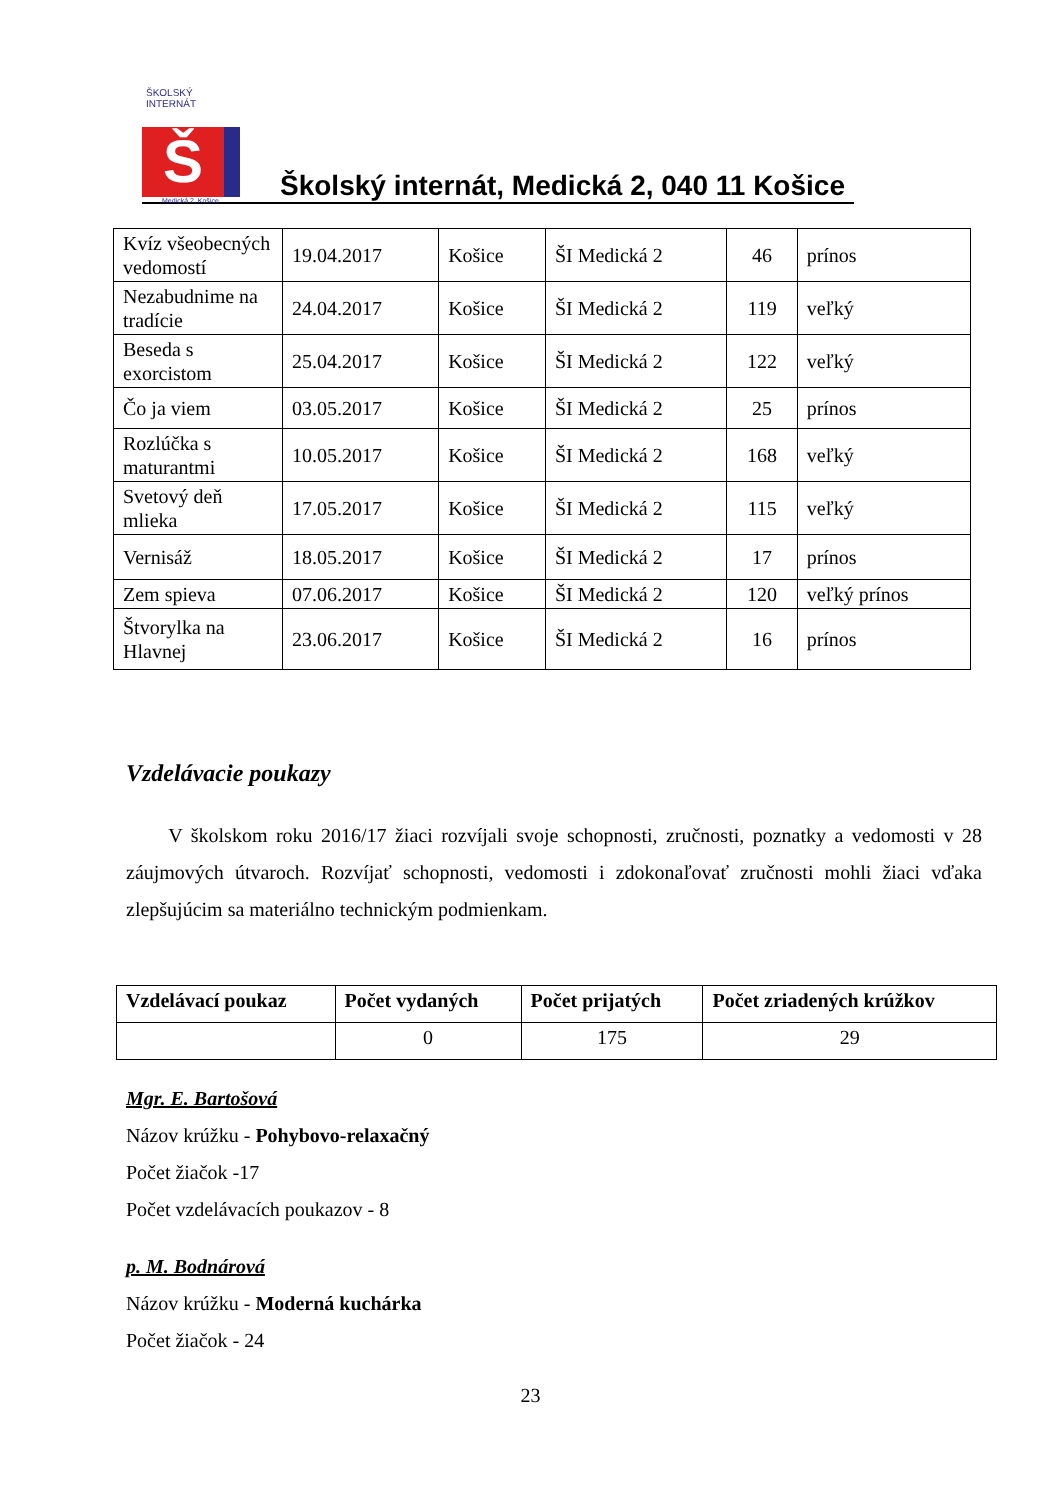ŠKOLSKÝ INTERNÁT
Š
Medická 2, Košice
Školský internát, Medická 2, 040 11 Košice
| Kvíz všeobecných vedomostí | 19.04.2017 | Košice | ŠI Medická 2 | 46 | prínos |
| Nezabudnime na tradície | 24.04.2017 | Košice | ŠI Medická 2 | 119 | veľký |
| Beseda s exorcistom | 25.04.2017 | Košice | ŠI Medická 2 | 122 | veľký |
| Čo ja viem | 03.05.2017 | Košice | ŠI Medická 2 | 25 | prínos |
| Rozlúčka s maturantmi | 10.05.2017 | Košice | ŠI Medická 2 | 168 | veľký |
| Svetový deň mlieka | 17.05.2017 | Košice | ŠI Medická 2 | 115 | veľký |
| Vernisáž | 18.05.2017 | Košice | ŠI Medická 2 | 17 | prínos |
| Zem spieva | 07.06.2017 | Košice | ŠI Medická 2 | 120 | veľký prínos |
| Štvorylka na Hlavnej | 23.06.2017 | Košice | ŠI Medická 2 | 16 | prínos |
Vzdelávacie poukazy
V školskom roku 2016/17 žiaci rozvíjali svoje schopnosti, zručnosti, poznatky a vedomosti v 28 záujmových útvaroch. Rozvíjať schopnosti, vedomosti i zdokonaľovať zručnosti mohli žiaci vďaka zlepšujúcim sa materiálno technickým podmienkam.
| Vzdelávací poukaz | Počet vydaných | Počet prijatých | Počet zriadených krúžkov |
| --- | --- | --- | --- |
| | 0 | 175 | 29 |
Mgr. E. Bartošová
Názov krúžku - Pohybovo-relaxačný
Počet žiačok -17
Počet vzdelávacích poukazov - 8
p. M. Bodnárová
Názov krúžku - Moderná kuchárka
Počet žiačok - 24
23